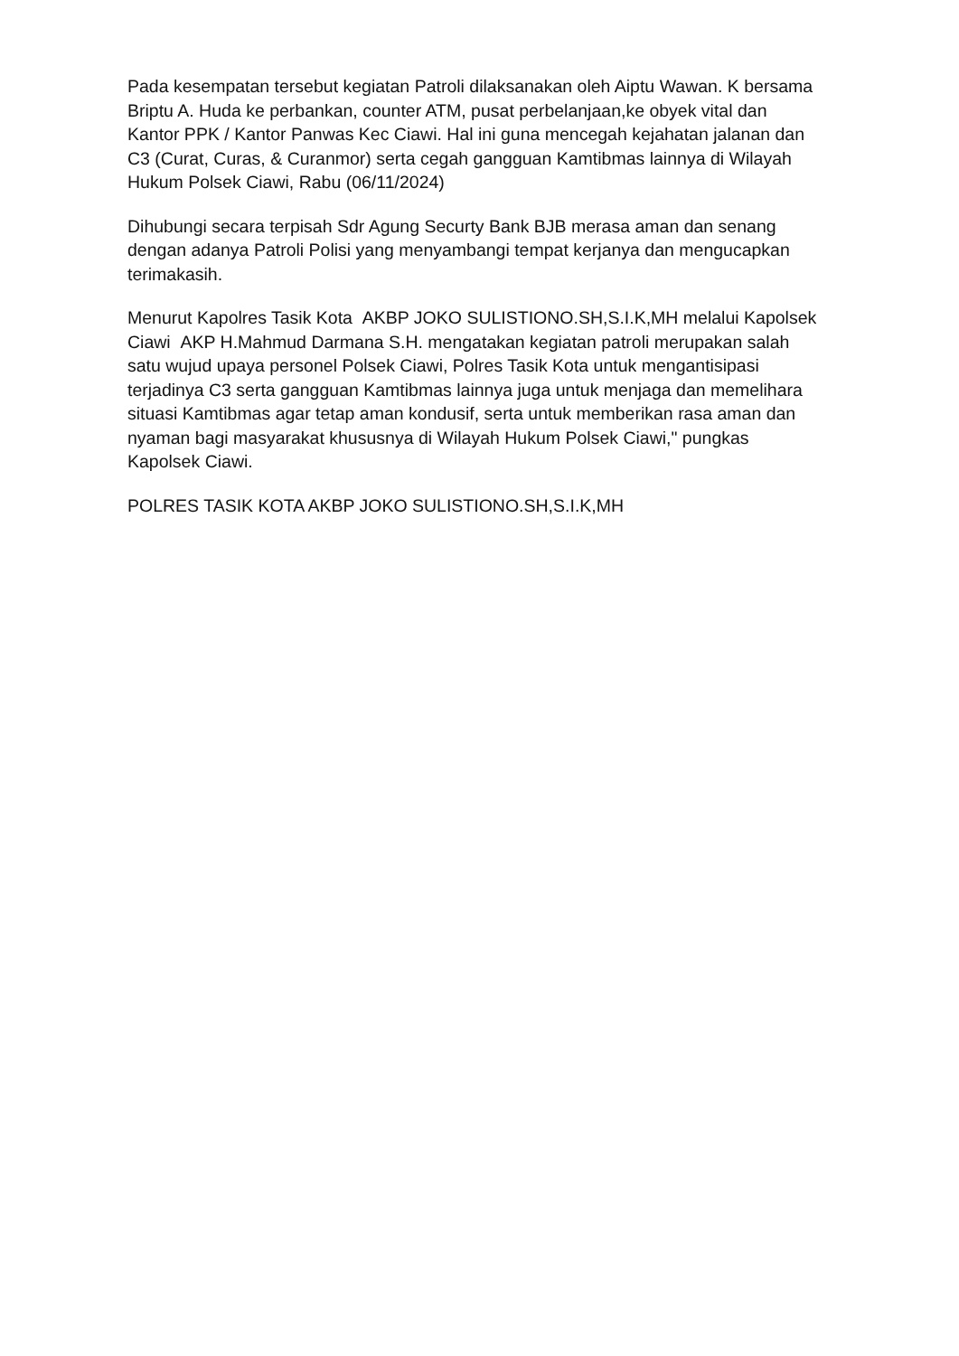Pada kesempatan tersebut kegiatan Patroli dilaksanakan oleh Aiptu Wawan. K bersama Briptu A. Huda ke perbankan, counter ATM, pusat perbelanjaan,ke obyek vital dan Kantor PPK / Kantor Panwas Kec Ciawi. Hal ini guna mencegah kejahatan jalanan dan C3 (Curat, Curas, & Curanmor) serta cegah gangguan Kamtibmas lainnya di Wilayah Hukum Polsek Ciawi, Rabu (06/11/2024)
Dihubungi secara terpisah Sdr Agung Securty Bank BJB merasa aman dan senang dengan adanya Patroli Polisi yang menyambangi tempat kerjanya dan mengucapkan terimakasih.
Menurut Kapolres Tasik Kota AKBP JOKO SULISTIONO.SH,S.I.K,MH melalui Kapolsek Ciawi AKP H.Mahmud Darmana S.H. mengatakan kegiatan patroli merupakan salah satu wujud upaya personel Polsek Ciawi, Polres Tasik Kota untuk mengantisipasi terjadinya C3 serta gangguan Kamtibmas lainnya juga untuk menjaga dan memelihara situasi Kamtibmas agar tetap aman kondusif, serta untuk memberikan rasa aman dan nyaman bagi masyarakat khususnya di Wilayah Hukum Polsek Ciawi," pungkas Kapolsek Ciawi.
POLRES TASIK KOTA AKBP JOKO SULISTIONO.SH,S.I.K,MH